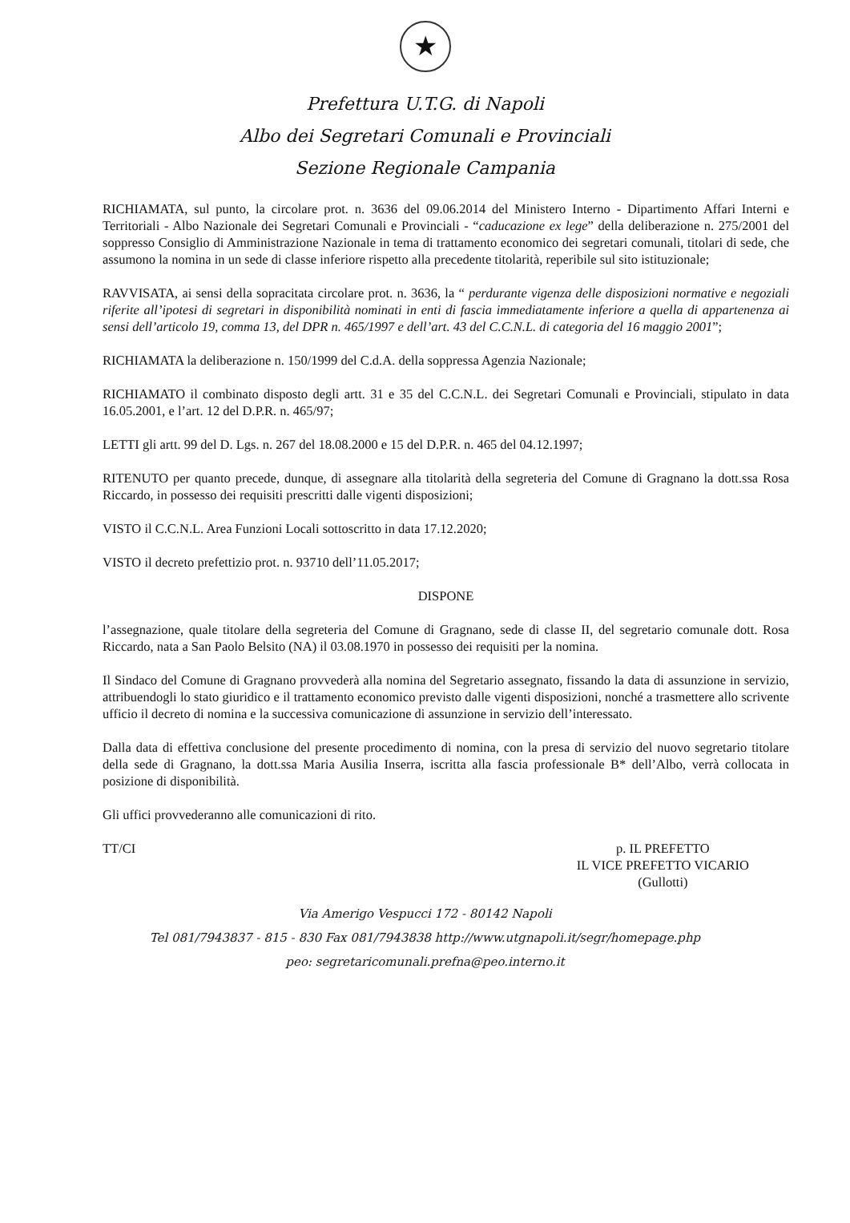★
Prefettura U.T.G. di Napoli
Albo dei Segretari Comunali e Provinciali
Sezione Regionale Campania
RICHIAMATA, sul punto, la circolare prot. n. 3636 del 09.06.2014 del Ministero Interno - Dipartimento Affari Interni e Territoriali - Albo Nazionale dei Segretari Comunali e Provinciali - “caducazione ex lege” della deliberazione n. 275/2001 del soppresso Consiglio di Amministrazione Nazionale in tema di trattamento economico dei segretari comunali, titolari di sede, che assumono la nomina in un sede di classe inferiore rispetto alla precedente titolarità, reperibile sul sito istituzionale;
RAVVISATA, ai sensi della sopracitata circolare prot. n. 3636, la “ perdurante vigenza delle disposizioni normative e negoziali riferite all’ipotesi di segretari in disponibilità nominati in enti di fascia immediatamente inferiore a quella di appartenenza ai sensi dell’articolo 19, comma 13, del DPR n. 465/1997 e dell’art. 43 del C.C.N.L. di categoria del 16 maggio 2001”;
RICHIAMATA la deliberazione n. 150/1999 del C.d.A. della soppressa Agenzia Nazionale;
RICHIAMATO il combinato disposto degli artt. 31 e 35 del C.C.N.L. dei Segretari Comunali e Provinciali, stipulato in data 16.05.2001, e l’art. 12 del D.P.R. n. 465/97;
LETTI gli artt. 99 del D. Lgs. n. 267 del 18.08.2000 e 15 del D.P.R. n. 465 del 04.12.1997;
RITENUTO per quanto precede, dunque, di assegnare alla titolarità della segreteria del Comune di Gragnano la dott.ssa Rosa Riccardo, in possesso dei requisiti prescritti dalle vigenti disposizioni;
VISTO il C.C.N.L. Area Funzioni Locali sottoscritto in data 17.12.2020;
VISTO il decreto prefettizio prot. n. 93710 dell’11.05.2017;
DISPONE
l’assegnazione, quale titolare della segreteria del Comune di Gragnano, sede di classe II, del segretario comunale dott. Rosa Riccardo, nata a San Paolo Belsito (NA) il 03.08.1970 in possesso dei requisiti per la nomina.
Il Sindaco del Comune di Gragnano provvederà alla nomina del Segretario assegnato, fissando la data di assunzione in servizio, attribuendogli lo stato giuridico e il trattamento economico previsto dalle vigenti disposizioni, nonché a trasmettere allo scrivente ufficio il decreto di nomina e la successiva comunicazione di assunzione in servizio dell’interessato.
Dalla data di effettiva conclusione del presente procedimento di nomina, con la presa di servizio del nuovo segretario titolare della sede di Gragnano, la dott.ssa Maria Ausilia Inserra, iscritta alla fascia professionale B* dell’Albo, verrà collocata in posizione di disponibilità.
Gli uffici provvederanno alle comunicazioni di rito.
TT/CI p. IL PREFETTO
IL VICE PREFETTO VICARIO
(Gullotti)
Via Amerigo Vespucci 172 - 80142 Napoli
Tel 081/7943837 - 815 - 830 Fax 081/7943838 http://www.utgnapoli.it/segr/homepage.php
peo: segretaricomunali.prefna@peo.interno.it